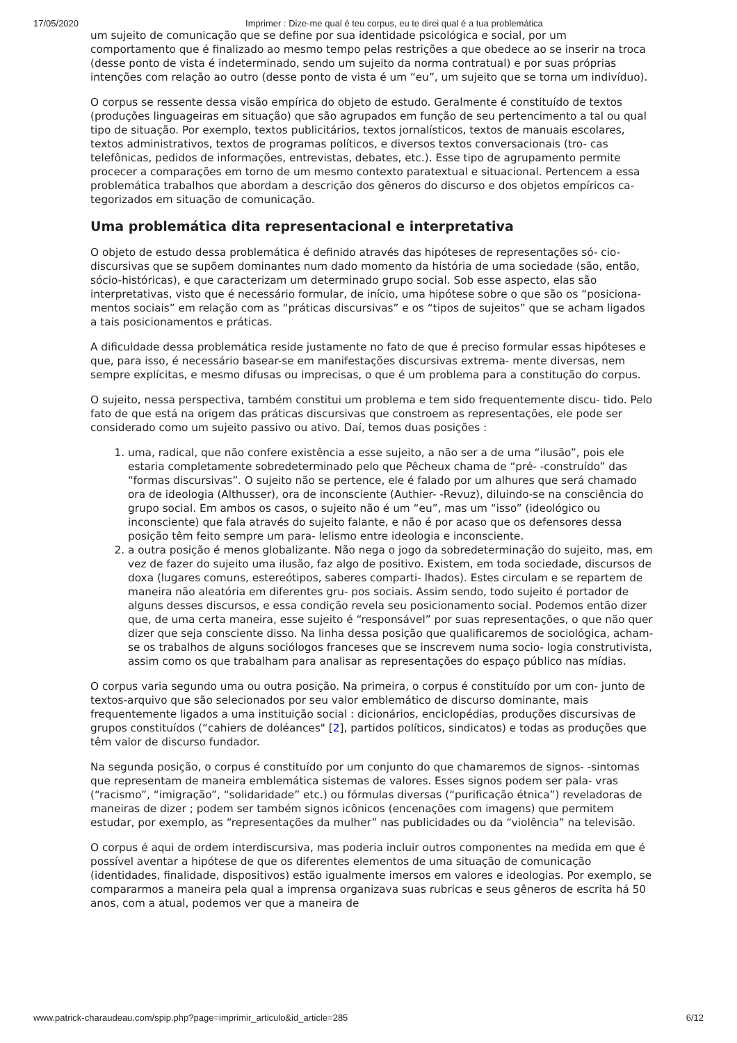17/05/2020 Imprimer : Dize-me qual é teu corpus, eu te direi qual é a tua problemática
um sujeito de comunicação que se define por sua identidade psicológica e social, por um comportamento que é finalizado ao mesmo tempo pelas restrições a que obedece ao se inserir na troca (desse ponto de vista é indeterminado, sendo um sujeito da norma contratual) e por suas próprias intenções com relação ao outro (desse ponto de vista é um “eu”, um sujeito que se torna um indivíduo).
O corpus se ressente dessa visão empírica do objeto de estudo. Geralmente é constituído de textos (produções linguageiras em situação) que são agrupados em função de seu pertencimento a tal ou qual tipo de situação. Por exemplo, textos publicitários, textos jornalísticos, textos de manuais escolares, textos administrativos, textos de programas políticos, e diversos textos conversacionais (tro- cas telefônicas, pedidos de informações, entrevistas, debates, etc.). Esse tipo de agrupamento permite procecer a comparações em torno de um mesmo contexto paratextual e situacional. Pertencem a essa problemática trabalhos que abordam a descrição dos gêneros do discurso e dos objetos empíricos ca- tegorizados em situação de comunicação.
Uma problemática dita representacional e interpretativa
O objeto de estudo dessa problemática é definido através das hipóteses de representações só- cio-discursivas que se supõem dominantes num dado momento da história de uma sociedade (são, então, sócio-históricas), e que caracterizam um determinado grupo social. Sob esse aspecto, elas são interpretativas, visto que é necessário formular, de início, uma hipótese sobre o que são os “posiciona- mentos sociais” em relação com as “práticas discursivas” e os “tipos de sujeitos” que se acham ligados a tais posicionamentos e práticas.
A dificuldade dessa problemática reside justamente no fato de que é preciso formular essas hipóteses e que, para isso, é necessário basear-se em manifestações discursivas extrema- mente diversas, nem sempre explícitas, e mesmo difusas ou imprecisas, o que é um problema para a constitução do corpus.
O sujeito, nessa perspectiva, também constitui um problema e tem sido frequentemente discu- tido. Pelo fato de que está na origem das práticas discursivas que constroem as representações, ele pode ser considerado como um sujeito passivo ou ativo. Daí, temos duas posições :
1. uma, radical, que não confere existência a esse sujeito, a não ser a de uma “ilusão”, pois ele estaria completamente sobredeterminado pelo que Pêcheux chama de “pré- -construído” das “formas discursivas”. O sujeito não se pertence, ele é falado por um alhures que será chamado ora de ideologia (Althusser), ora de inconsciente (Authier- -Revuz), diluindo-se na consciência do grupo social. Em ambos os casos, o sujeito não é um “eu”, mas um “isso” (ideológico ou inconsciente) que fala através do sujeito falante, e não é por acaso que os defensores dessa posição têm feito sempre um para- lelismo entre ideologia e inconsciente.
2. a outra posição é menos globalizante. Não nega o jogo da sobredeterminação do sujeito, mas, em vez de fazer do sujeito uma ilusão, faz algo de positivo. Existem, em toda sociedade, discursos de doxa (lugares comuns, estereótipos, saberes comparti- lhados). Estes circulam e se repartem de maneira não aleatória em diferentes gru- pos sociais. Assim sendo, todo sujeito é portador de alguns desses discursos, e essa condição revela seu posicionamento social. Podemos então dizer que, de uma certa maneira, esse sujeito é “responsável” por suas representações, o que não quer dizer que seja consciente disso. Na linha dessa posição que qualificaremos de sociológica, acham-se os trabalhos de alguns sociólogos franceses que se inscrevem numa socio- logia construtivista, assim como os que trabalham para analisar as representações do espaço público nas mídias.
O corpus varia segundo uma ou outra posição. Na primeira, o corpus é constituído por um con- junto de textos-arquivo que são selecionados por seu valor emblemático de discurso dominante, mais frequentemente ligados a uma instituição social : dicionários, enciclopédias, produções discursivas de grupos constituídos (“cahiers de doléances" [2], partidos políticos, sindicatos) e todas as produções que têm valor de discurso fundador.
Na segunda posição, o corpus é constituído por um conjunto do que chamaremos de signos- -sintomas que representam de maneira emblemática sistemas de valores. Esses signos podem ser pala- vras (“racismo”, “imigração”, “solidaridade” etc.) ou fórmulas diversas (“purificação étnica”) reveladoras de maneiras de dizer ; podem ser também signos icônicos (encenações com imagens) que permitem estudar, por exemplo, as “representações da mulher” nas publicidades ou da “violência” na televisão.
O corpus é aqui de ordem interdiscursiva, mas poderia incluir outros componentes na medida em que é possível aventar a hipótese de que os diferentes elementos de uma situação de comunicação (identidades, finalidade, dispositivos) estão igualmente imersos em valores e ideologias. Por exemplo, se compararmos a maneira pela qual a imprensa organizava suas rubricas e seus gêneros de escrita há 50 anos, com a atual, podemos ver que a maneira de
www.patrick-charaudeau.com/spip.php?page=imprimir_articulo&id_article=285 6/12